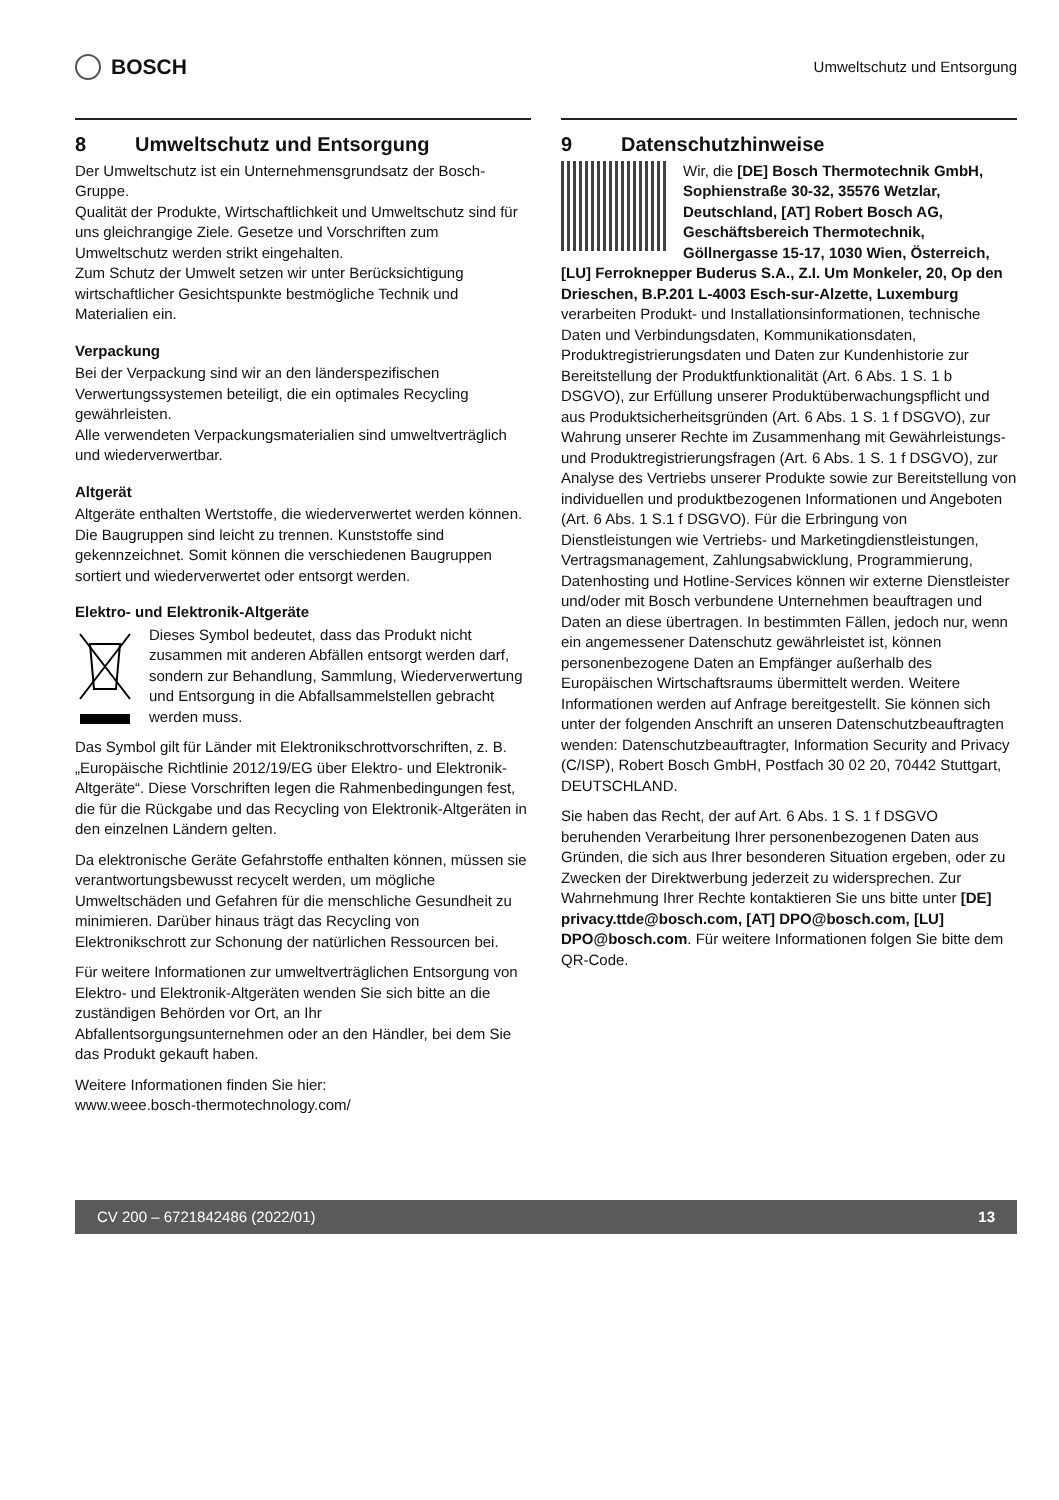BOSCH
Umweltschutz und Entsorgung
8 Umweltschutz und Entsorgung
Der Umweltschutz ist ein Unternehmensgrundsatz der Bosch-Gruppe.
Qualität der Produkte, Wirtschaftlichkeit und Umweltschutz sind für uns gleichrangige Ziele. Gesetze und Vorschriften zum Umweltschutz werden strikt eingehalten.
Zum Schutz der Umwelt setzen wir unter Berücksichtigung wirtschaftlicher Gesichtspunkte bestmögliche Technik und Materialien ein.
Verpackung
Bei der Verpackung sind wir an den länderspezifischen Verwertungssystemen beteiligt, die ein optimales Recycling gewährleisten.
Alle verwendeten Verpackungsmaterialien sind umweltverträglich und wiederverwertbar.
Altgerät
Altgeräte enthalten Wertstoffe, die wiederverwertet werden können.
Die Baugruppen sind leicht zu trennen. Kunststoffe sind gekennzeichnet. Somit können die verschiedenen Baugruppen sortiert und wiederverwertet oder entsorgt werden.
Elektro- und Elektronik-Altgeräte
Dieses Symbol bedeutet, dass das Produkt nicht zusammen mit anderen Abfällen entsorgt werden darf, sondern zur Behandlung, Sammlung, Wiederverwertung und Entsorgung in die Abfallsammelstellen gebracht werden muss.
Das Symbol gilt für Länder mit Elektronikschrottvorschriften, z. B. „Europäische Richtlinie 2012/19/EG über Elektro- und Elektronik-Altgeräte“. Diese Vorschriften legen die Rahmenbedingungen fest, die für die Rückgabe und das Recycling von Elektronik-Altgeräten in den einzelnen Ländern gelten.
Da elektronische Geräte Gefahrstoffe enthalten können, müssen sie verantwortungsbewusst recycelt werden, um mögliche Umweltschäden und Gefahren für die menschliche Gesundheit zu minimieren. Darüber hinaus trägt das Recycling von Elektronikschrott zur Schonung der natürlichen Ressourcen bei.
Für weitere Informationen zur umweltverträglichen Entsorgung von Elektro- und Elektronik-Altgeräten wenden Sie sich bitte an die zuständigen Behörden vor Ort, an Ihr Abfallentsorgungsunternehmen oder an den Händler, bei dem Sie das Produkt gekauft haben.
Weitere Informationen finden Sie hier:
www.weee.bosch-thermotechnology.com/
9 Datenschutzhinweise
Wir, die [DE] Bosch Thermotechnik GmbH, Sophienstraße 30-32, 35576 Wetzlar, Deutschland, [AT] Robert Bosch AG, Geschäftsbereich Thermotechnik, Göllnergasse 15-17, 1030 Wien, Österreich, [LU] Ferroknepper Buderus S.A., Z.I. Um Monkeler, 20, Op den Drieschen, B.P.201 L-4003 Esch-sur-Alzette, Luxemburg verarbeiten Produkt- und Installationsinformationen, technische Daten und Verbindungsdaten, Kommunikationsdaten, Produktregistrierungsdaten und Daten zur Kundenhistorie zur Bereitstellung der Produktfunktionalität (Art. 6 Abs. 1 S. 1 b DSGVO), zur Erfüllung unserer Produktüberwachungspflicht und aus Produktsicherheitsgründen (Art. 6 Abs. 1 S. 1 f DSGVO), zur Wahrung unserer Rechte im Zusammenhang mit Gewährleistungs- und Produktregistrierungsfragen (Art. 6 Abs. 1 S. 1 f DSGVO), zur Analyse des Vertriebs unserer Produkte sowie zur Bereitstellung von individuellen und produktbezogenen Informationen und Angeboten (Art. 6 Abs. 1 S.1 f DSGVO). Für die Erbringung von Dienstleistungen wie Vertriebs- und Marketingdienstleistungen, Vertragsmanagement, Zahlungsabwicklung, Programmierung, Datenhosting und Hotline-Services können wir externe Dienstleister und/oder mit Bosch verbundene Unternehmen beauftragen und Daten an diese übertragen. In bestimmten Fällen, jedoch nur, wenn ein angemessener Datenschutz gewährleistet ist, können personenbezogene Daten an Empfänger außerhalb des Europäischen Wirtschaftsraums übermittelt werden. Weitere Informationen werden auf Anfrage bereitgestellt. Sie können sich unter der folgenden Anschrift an unseren Datenschutzbeauftragten wenden: Datenschutzbeauftragter, Information Security and Privacy (C/ISP), Robert Bosch GmbH, Postfach 30 02 20, 70442 Stuttgart, DEUTSCHLAND.
Sie haben das Recht, der auf Art. 6 Abs. 1 S. 1 f DSGVO beruhenden Verarbeitung Ihrer personenbezogenen Daten aus Gründen, die sich aus Ihrer besonderen Situation ergeben, oder zu Zwecken der Direktwerbung jederzeit zu widersprechen. Zur Wahrnehmung Ihrer Rechte kontaktieren Sie uns bitte unter [DE] privacy.ttde@bosch.com, [AT] DPO@bosch.com, [LU] DPO@bosch.com. Für weitere Informationen folgen Sie bitte dem QR-Code.
CV 200 – 6721842486 (2022/01) 13